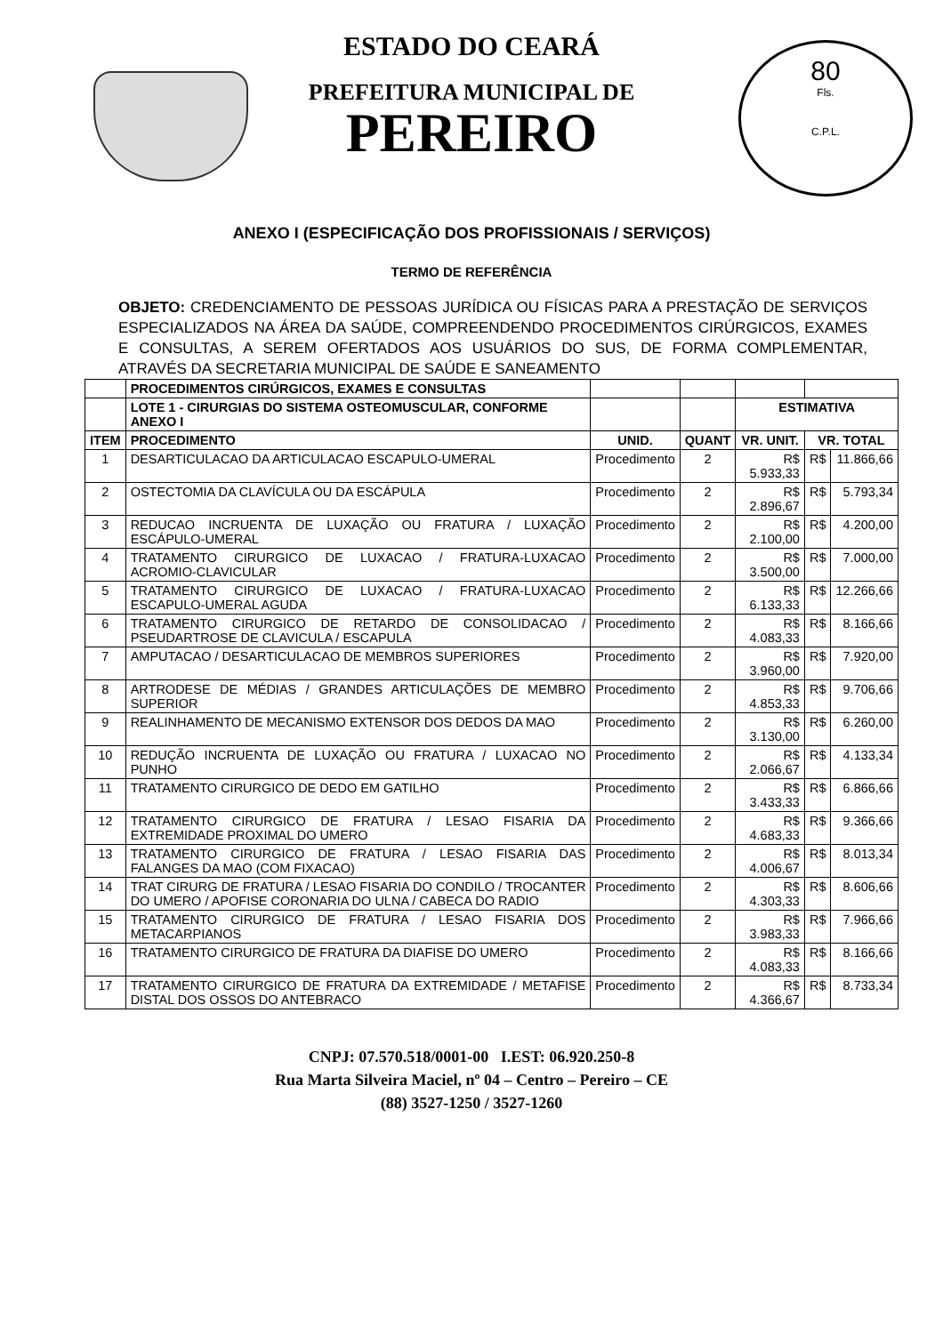80
Fls.
C.P.L.
ESTADO DO CEARÁ
PREFEITURA MUNICIPAL DE
PEREIRO
ANEXO I (ESPECIFICAÇÃO DOS PROFISSIONAIS / SERVIÇOS)
TERMO DE REFERÊNCIA
OBJETO: CREDENCIAMENTO DE PESSOAS JURÍDICA OU FÍSICAS PARA A PRESTAÇÃO DE SERVIÇOS ESPECIALIZADOS NA ÁREA DA SAÚDE, COMPREENDENDO PROCEDIMENTOS CIRÚRGICOS, EXAMES E CONSULTAS, A SEREM OFERTADOS AOS USUÁRIOS DO SUS, DE FORMA COMPLEMENTAR, ATRAVÉS DA SECRETARIA MUNICIPAL DE SAÚDE E SANEAMENTO
| | PROCEDIMENTOS CIRÚRGICOS, EXAMES E CONSULTAS | | | | | |
| | LOTE 1 - CIRURGIAS DO SISTEMA OSTEOMUSCULAR, CONFORME ANEXO I | | | ESTIMATIVA | | |
| ITEM | PROCEDIMENTO | UNID. | QUANT | VR. UNIT. | VR. TOTAL | |
| 1 | DESARTICULACAO DA ARTICULACAO ESCAPULO-UMERAL | Procedimento | 2 | R$ 5.933,33 | R$ | 11.866,66 |
| 2 | OSTECTOMIA DA CLAVÍCULA OU DA ESCÁPULA | Procedimento | 2 | R$ 2.896,67 | R$ | 5.793,34 |
| 3 | REDUCAO INCRUENTA DE LUXAÇÃO OU FRATURA / LUXAÇÃO ESCÁPULO-UMERAL | Procedimento | 2 | R$ 2.100,00 | R$ | 4.200,00 |
| 4 | TRATAMENTO CIRURGICO DE LUXACAO / FRATURA-LUXACAO ACROMIO-CLAVICULAR | Procedimento | 2 | R$ 3.500,00 | R$ | 7.000,00 |
| 5 | TRATAMENTO CIRURGICO DE LUXACAO / FRATURA-LUXACAO ESCAPULO-UMERAL AGUDA | Procedimento | 2 | R$ 6.133,33 | R$ | 12.266,66 |
| 6 | TRATAMENTO CIRURGICO DE RETARDO DE CONSOLIDACAO / PSEUDARTROSE DE CLAVICULA / ESCAPULA | Procedimento | 2 | R$ 4.083,33 | R$ | 8.166,66 |
| 7 | AMPUTACAO / DESARTICULACAO DE MEMBROS SUPERIORES | Procedimento | 2 | R$ 3.960,00 | R$ | 7.920,00 |
| 8 | ARTRODESE DE MÉDIAS / GRANDES ARTICULAÇÕES DE MEMBRO SUPERIOR | Procedimento | 2 | R$ 4.853,33 | R$ | 9.706,66 |
| 9 | REALINHAMENTO DE MECANISMO EXTENSOR DOS DEDOS DA MAO | Procedimento | 2 | R$ 3.130,00 | R$ | 6.260,00 |
| 10 | REDUÇÃO INCRUENTA DE LUXAÇÃO OU FRATURA / LUXACAO NO PUNHO | Procedimento | 2 | R$ 2.066,67 | R$ | 4.133,34 |
| 11 | TRATAMENTO CIRURGICO DE DEDO EM GATILHO | Procedimento | 2 | R$ 3.433,33 | R$ | 6.866,66 |
| 12 | TRATAMENTO CIRURGICO DE FRATURA / LESAO FISARIA DA EXTREMIDADE PROXIMAL DO UMERO | Procedimento | 2 | R$ 4.683,33 | R$ | 9.366,66 |
| 13 | TRATAMENTO CIRURGICO DE FRATURA / LESAO FISARIA DAS FALANGES DA MAO (COM FIXACAO) | Procedimento | 2 | R$ 4.006,67 | R$ | 8.013,34 |
| 14 | TRAT CIRURG DE FRATURA / LESAO FISARIA DO CONDILO / TROCANTER DO UMERO / APOFISE CORONARIA DO ULNA / CABECA DO RADIO | Procedimento | 2 | R$ 4.303,33 | R$ | 8.606,66 |
| 15 | TRATAMENTO CIRURGICO DE FRATURA / LESAO FISARIA DOS METACARPIANOS | Procedimento | 2 | R$ 3.983,33 | R$ | 7.966,66 |
| 16 | TRATAMENTO CIRURGICO DE FRATURA DA DIAFISE DO UMERO | Procedimento | 2 | R$ 4.083,33 | R$ | 8.166,66 |
| 17 | TRATAMENTO CIRURGICO DE FRATURA DA EXTREMIDADE / METAFISE DISTAL DOS OSSOS DO ANTEBRACO | Procedimento | 2 | R$ 4.366,67 | R$ | 8.733,34 |
CNPJ: 07.570.518/0001-00 I.EST: 06.920.250-8
Rua Marta Silveira Maciel, nº 04 – Centro – Pereiro – CE
(88) 3527-1250 / 3527-1260